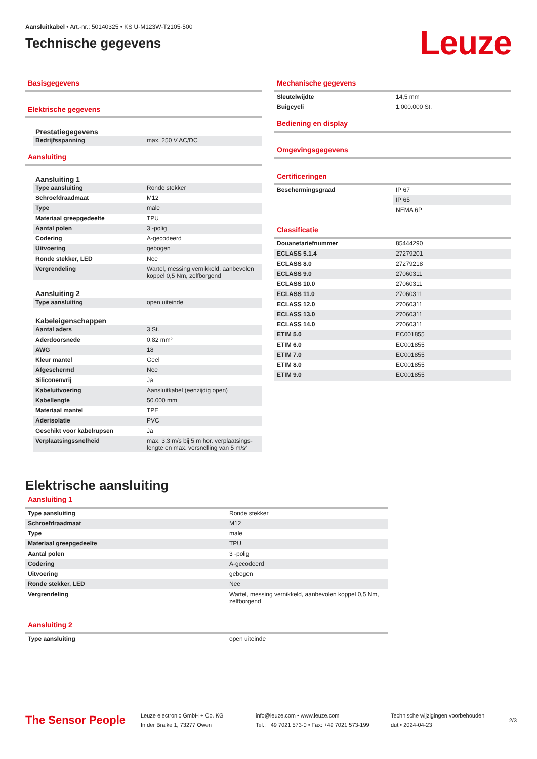Aansluitkabel • Art.-nr.: 50140325 • KS U-M123W-T2105-500
Technische gegevens
Leuze
Basisgegevens
Elektrische gegevens
Prestatiegegevens
| Bedrijfsspanning | max. 250 V AC/DC |
Aansluiting
Aansluiting 1
| Type aansluiting | Ronde stekker |
| Schroefdraadmaat | M12 |
| Type | male |
| Materiaal greepgedeelte | TPU |
| Aantal polen | 3 -polig |
| Codering | A-gecodeerd |
| Uitvoering | gebogen |
| Ronde stekker, LED | Nee |
| Vergrendeling | Wartel, messing vernikkeld, aanbevolen koppel 0,5 Nm, zelfborgend |
Aansluiting 2
| Type aansluiting | open uiteinde |
Kabeleigenschappen
| Aantal aders | 3 St. |
| Aderdoorsnede | 0,82 mm² |
| AWG | 18 |
| Kleur mantel | Geel |
| Afgeschermd | Nee |
| Siliconenvrij | Ja |
| Kabeluitvoering | Aansluitkabel (eenzijdig open) |
| Kabellengte | 50.000 mm |
| Materiaal mantel | TPE |
| Aderisolatie | PVC |
| Geschikt voor kabelrupsen | Ja |
| Verplaatsingssnelheid | max. 3,3 m/s bij 5 m hor. verplaatsings-lengte en max. versnelling van 5 m/s² |
Mechanische gegevens
| Sleutelwijdte | 14,5 mm |
| Buigcycli | 1.000.000 St. |
Bediening en display
Omgevingsgegevens
Certificeringen
| Beschermingsgraad | IP 67 |
| | IP 65 |
| | NEMA 6P |
Classificatie
| Douanetariefnummer | 85444290 |
| ECLASS 5.1.4 | 27279201 |
| ECLASS 8.0 | 27279218 |
| ECLASS 9.0 | 27060311 |
| ECLASS 10.0 | 27060311 |
| ECLASS 11.0 | 27060311 |
| ECLASS 12.0 | 27060311 |
| ECLASS 13.0 | 27060311 |
| ECLASS 14.0 | 27060311 |
| ETIM 5.0 | EC001855 |
| ETIM 6.0 | EC001855 |
| ETIM 7.0 | EC001855 |
| ETIM 8.0 | EC001855 |
| ETIM 9.0 | EC001855 |
Elektrische aansluiting
Aansluiting 1
| Type aansluiting | Ronde stekker |
| Schroefdraadmaat | M12 |
| Type | male |
| Materiaal greepgedeelte | TPU |
| Aantal polen | 3 -polig |
| Codering | A-gecodeerd |
| Uitvoering | gebogen |
| Ronde stekker, LED | Nee |
| Vergrendeling | Wartel, messing vernikkeld, aanbevolen koppel 0,5 Nm, zelfborgend |
Aansluiting 2
| Type aansluiting | open uiteinde |
The Sensor People
Leuze electronic GmbH + Co. KG
In der Braike 1, 73277 Owen
info@leuze.com • www.leuze.com
Tel.: +49 7021 573-0 • Fax: +49 7021 573-199
Technische wijzigingen voorbehouden
dut • 2024-04-23
2/3